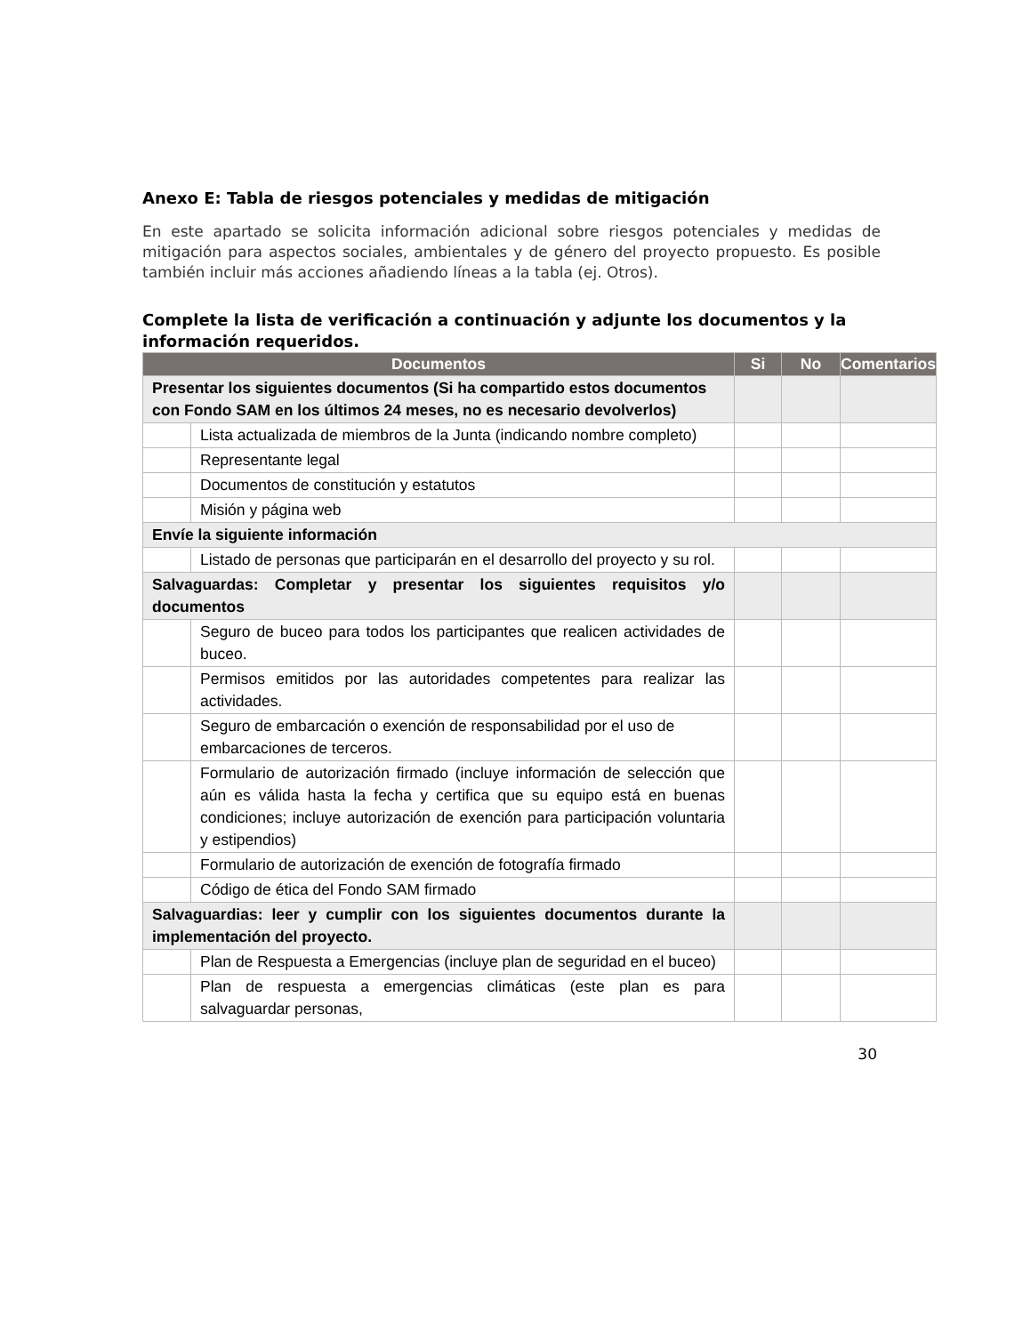Anexo E: Tabla de riesgos potenciales y medidas de mitigación
En este apartado se solicita información adicional sobre riesgos potenciales y medidas de mitigación para aspectos sociales, ambientales y de género del proyecto propuesto. Es posible también incluir más acciones añadiendo líneas a la tabla (ej. Otros).
Complete la lista de verificación a continuación y adjunte los documentos y la información requeridos.
| Documentos | | Si | No | Comentarios |
| --- | --- | --- | --- | --- |
| Presentar los siguientes documentos (Si ha compartido estos documentos con Fondo SAM en los últimos 24 meses, no es necesario devolverlos) | | | | |
| | Lista actualizada de miembros de la Junta (indicando nombre completo) | | | |
| | Representante legal | | | |
| | Documentos de constitución y estatutos | | | |
| | Misión y página web | | | |
| Envíe la siguiente información | | | | |
| | Listado de personas que participarán en el desarrollo del proyecto y su rol. | | | |
| Salvaguardas: Completar y presentar los siguientes requisitos y/o documentos | | | | |
| | Seguro de buceo para todos los participantes que realicen actividades de buceo. | | | |
| | Permisos emitidos por las autoridades competentes para realizar las actividades. | | | |
| | Seguro de embarcación o exención de responsabilidad por el uso de embarcaciones de terceros. | | | |
| | Formulario de autorización firmado (incluye información de selección que aún es válida hasta la fecha y certifica que su equipo está en buenas condiciones; incluye autorización de exención para participación voluntaria y estipendios) | | | |
| | Formulario de autorización de exención de fotografía firmado | | | |
| | Código de ética del Fondo SAM firmado | | | |
| Salvaguardias: leer y cumplir con los siguientes documentos durante la implementación del proyecto. | | | | |
| | Plan de Respuesta a Emergencias (incluye plan de seguridad en el buceo) | | | |
| | Plan de respuesta a emergencias climáticas (este plan es para salvaguardar personas, | | | |
30